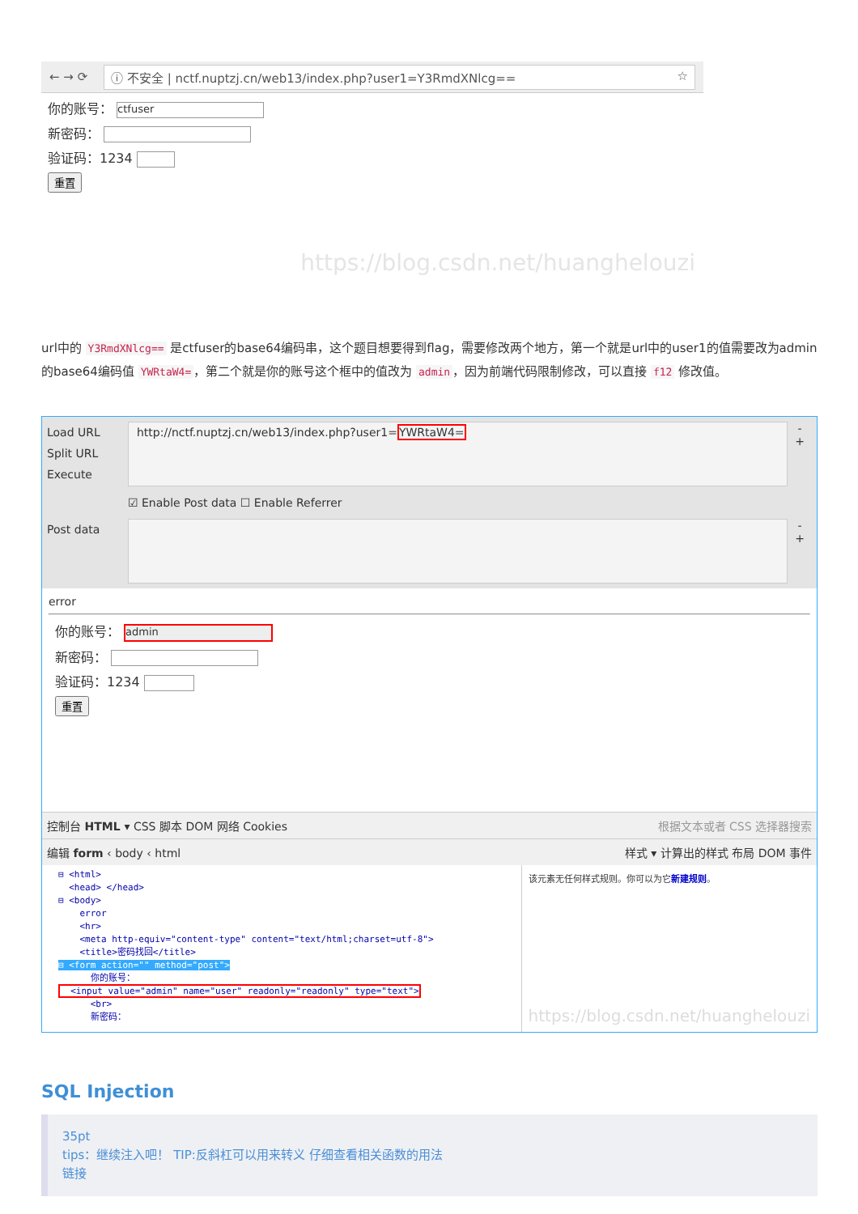← → ⟳
ⓘ 不安全 | nctf.nuptzj.cn/web13/index.php?user1=Y3RmdXNlcg== ☆
你的账号： ctfuser
新密码：
验证码：1234
重置
https://blog.csdn.net/huanghelouzi
url中的 Y3RmdXNlcg== 是ctfuser的base64编码串，这个题目想要得到flag，需要修改两个地方，第一个就是url中的user1的值需要改为admin的base64编码值 YWRtaW4= ，第二个就是你的账号这个框中的值改为 admin ，因为前端代码限制修改，可以直接 f12 修改值。
Load URL
Split URL
Execute
http://nctf.nuptzj.cn/web13/index.php?user1=YWRtaW4=
-
+
☑ Enable Post data ☐ Enable Referrer
Post data
-
+
error
你的账号： admin
新密码：
验证码：1234
重置
控制台 HTML ▾ CSS 脚本 DOM 网络 Cookies 根据文本或者 CSS 选择器搜索
编辑 form ‹ body ‹ html 样式 ▾ 计算出的样式 布局 DOM 事件
⊟ <html>
<head> </head>
⊟ <body>
error
<hr>
<meta http-equiv="content-type" content="text/html;charset=utf-8">
<title>密码找回</title>
⊟ <form action="" method="post">
你的账号：
<input value="admin" name="user" readonly="readonly" type="text">
<br>
新密码：
该元素无任何样式规则。你可以为它新建规则。
https://blog.csdn.net/huanghelouzi
SQL Injection
35pt
tips：继续注入吧！ TIP:反斜杠可以用来转义 仔细查看相关函数的用法
链接